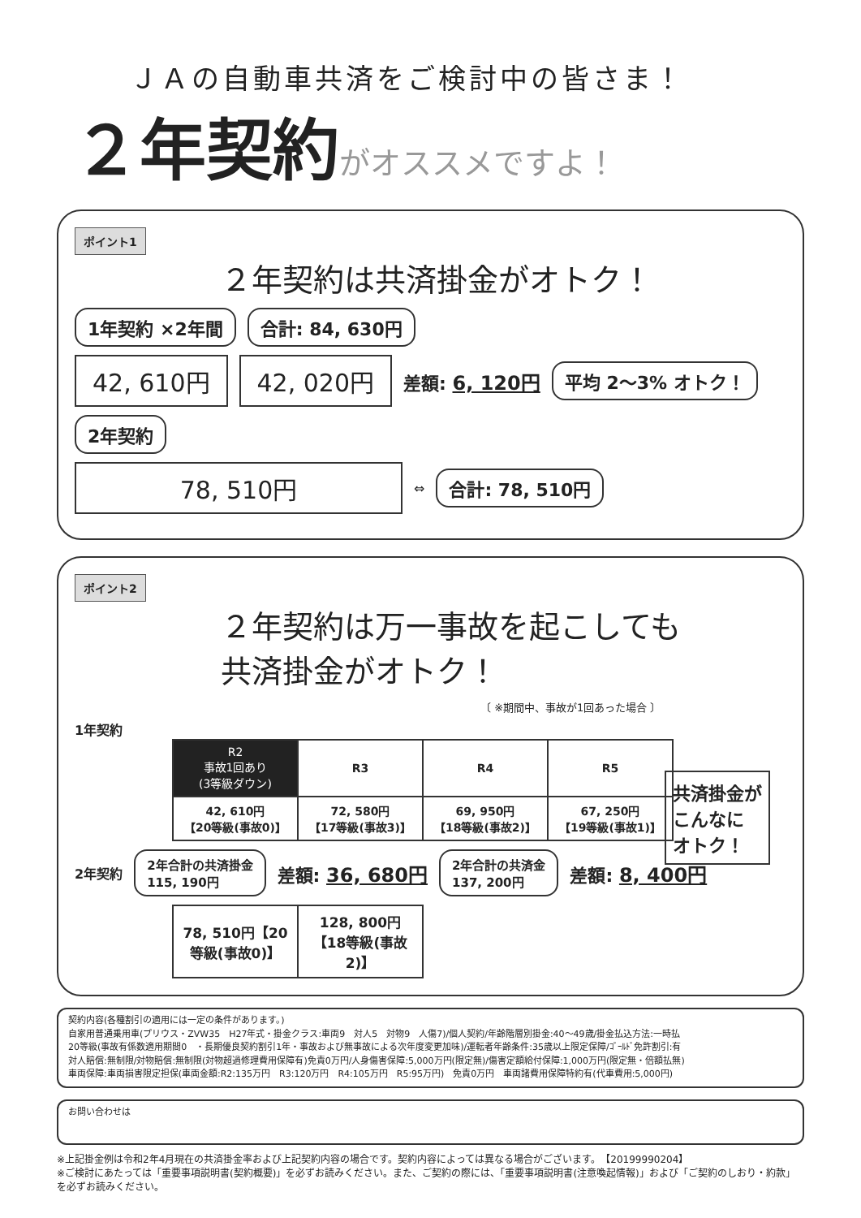ＪＡの自動車共済をご検討中の皆さま！
２年契約がオススメですよ！
ポイント1
２年契約は共済掛金がオトク！
1年契約 ×2年間 合計: 84, 630円
42, 610円 42, 020円 差額: 6, 120円 平均 2〜3% オトク！
2年契約
78, 510円 ⇔ 合計: 78, 510円
ポイント2
２年契約は万一事故を起こしても
共済掛金がオトク！
〔 ※期間中、事故が1回あった場合 〕
1年契約
| R2 事故1回あり (3等級ダウン) | R3 | R4 | R5 |
| --- | --- | --- | --- |
| 42, 610円 【20等級(事故0)】 | 72, 580円 【17等級(事故3)】 | 69, 950円 【18等級(事故2)】 | 67, 250円 【19等級(事故1)】 |
2年契約 2年合計の共済掛金
115, 190円 差額: 36, 680円 2年合計の共済金
137, 200円 差額: 8, 400円
| 78, 510円【20等級(事故0)】 | 128, 800円【18等級(事故2)】 |
共済掛金が
こんなに
オトク！
契約内容(各種割引の適用には一定の条件があります。)
自家用普通乗用車(プリウス・ZVW35　H27年式・掛金クラス:車両9　対人5　対物9　人傷7)/個人契約/年齢階層別掛金:40〜49歳/掛金払込方法:一時払
20等級(事故有係数適用期間0　・長期優良契約割引1年・事故および無事故による次年度変更加味)/運転者年齢条件:35歳以上限定保障/ｺﾞｰﾙﾄﾞ免許割引:有
対人賠償:無制限/対物賠償:無制限(対物超過修理費用保障有)免責0万円/人身傷害保障:5,000万円(限定無)/傷害定額給付保障:1,000万円(限定無・倍額払無)
車両保障:車両損害限定担保(車両金額:R2:135万円　R3:120万円　R4:105万円　R5:95万円)　免責0万円　車両諸費用保障特約有(代車費用:5,000円)
お問い合わせは
※上記掛金例は令和2年4月現在の共済掛金率および上記契約内容の場合です。契約内容によっては異なる場合がございます。　【20199990204】
※ご検討にあたっては「重要事項説明書(契約概要)」を必ずお読みください。また、ご契約の際には、「重要事項説明書(注意喚起情報)」および「ご契約のしおり・約款」を必ずお読みください。